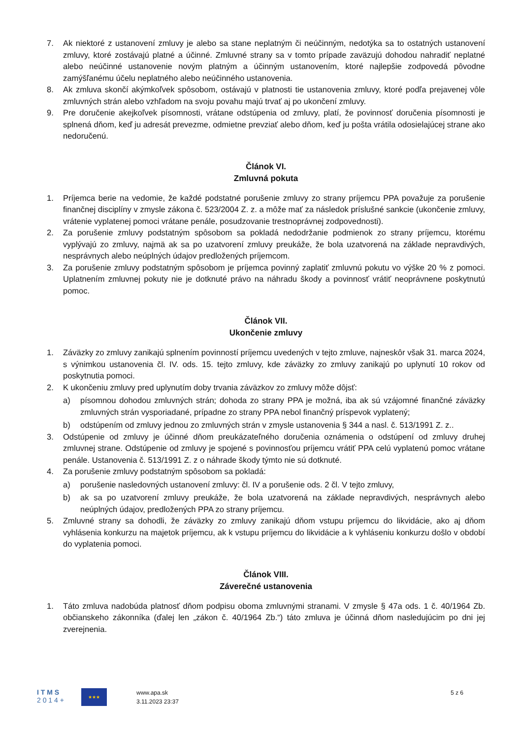7. Ak niektoré z ustanovení zmluvy je alebo sa stane neplatným či neúčinným, nedotýka sa to ostatných ustanovení zmluvy, ktoré zostávajú platné a účinné. Zmluvné strany sa v tomto prípade zaväzujú dohodou nahradiť neplatné alebo neúčinné ustanovenie novým platným a účinným ustanovením, ktoré najlepšie zodpovedá pôvodne zamýšľanému účelu neplatného alebo neúčinného ustanovenia.
8. Ak zmluva skončí akýmkoľvek spôsobom, ostávajú v platnosti tie ustanovenia zmluvy, ktoré podľa prejavenej vôle zmluvných strán alebo vzhľadom na svoju povahu majú trvať aj po ukončení zmluvy.
9. Pre doručenie akejkoľvek písomnosti, vrátane odstúpenia od zmluvy, platí, že povinnosť doručenia písomnosti je splnená dňom, keď ju adresát prevezme, odmietne prevziať alebo dňom, keď ju pošta vrátila odosielajúcej strane ako nedoručenú.
Článok VI.
Zmluvná pokuta
1. Príjemca berie na vedomie, že každé podstatné porušenie zmluvy zo strany príjemcu PPA považuje za porušenie finančnej disciplíny v zmysle zákona č. 523/2004 Z. z. a môže mať za následok príslušné sankcie (ukončenie zmluvy, vrátenie vyplatenej pomoci vrátane penále, posudzovanie trestnoprávnej zodpovednosti).
2. Za porušenie zmluvy podstatným spôsobom sa pokladá nedodržanie podmienok zo strany príjemcu, ktorému vyplývajú zo zmluvy, najmä ak sa po uzatvorení zmluvy preukáže, že bola uzatvorená na základe nepravdivých, nesprávnych alebo neúplných údajov predložených príjemcom.
3. Za porušenie zmluvy podstatným spôsobom je príjemca povinný zaplatiť zmluvnú pokutu vo výške 20 % z pomoci. Uplatnením zmluvnej pokuty nie je dotknuté právo na náhradu škody a povinnosť vrátiť neoprávnene poskytnutú pomoc.
Článok VII.
Ukončenie zmluvy
1. Záväzky zo zmluvy zanikajú splnením povinností príjemcu uvedených v tejto zmluve, najneskôr však 31. marca 2024, s výnimkou ustanovenia čl. IV. ods. 15. tejto zmluvy, kde záväzky zo zmluvy zanikajú po uplynutí 10 rokov od poskytnutia pomoci.
2. K ukončeniu zmluvy pred uplynutím doby trvania záväzkov zo zmluvy môže dôjsť:
a) písomnou dohodou zmluvných strán; dohoda zo strany PPA je možná, iba ak sú vzájomné finančné záväzky zmluvných strán vysporiadané, prípadne zo strany PPA nebol finančný príspevok vyplatený;
b) odstúpením od zmluvy jednou zo zmluvných strán v zmysle ustanovenia § 344 a nasl. č. 513/1991 Z. z..
3. Odstúpenie od zmluvy je účinné dňom preukázateľného doručenia oznámenia o odstúpení od zmluvy druhej zmluvnej strane. Odstúpenie od zmluvy je spojené s povinnosťou príjemcu vrátiť PPA celú vyplatenú pomoc vrátane penále. Ustanovenia č. 513/1991 Z. z o náhrade škody týmto nie sú dotknuté.
4. Za porušenie zmluvy podstatným spôsobom sa pokladá:
a) porušenie nasledovných ustanovení zmluvy: čl. IV a porušenie ods. 2 čl. V tejto zmluvy,
b) ak sa po uzatvorení zmluvy preukáže, že bola uzatvorená na základe nepravdivých, nesprávnych alebo neúplných údajov, predložených PPA zo strany príjemcu.
5. Zmluvné strany sa dohodli, že záväzky zo zmluvy zanikajú dňom vstupu príjemcu do likvidácie, ako aj dňom vyhlásenia konkurzu na majetok príjemcu, ak k vstupu príjemcu do likvidácie a k vyhláseniu konkurzu došlo v období do vyplatenia pomoci.
Článok VIII.
Záverečné ustanovenia
1. Táto zmluva nadobúda platnosť dňom podpisu oboma zmluvnými stranami. V zmysle § 47a ods. 1 č. 40/1964 Zb. občianskeho zákonníka (ďalej len „zákon č. 40/1964 Zb.“) táto zmluva je účinná dňom nasledujúcim po dni jej zverejnenia.
I T M S
2 0 1 4 +
★★★
www.apa.sk
3.11.2023 23:37
5 z 6